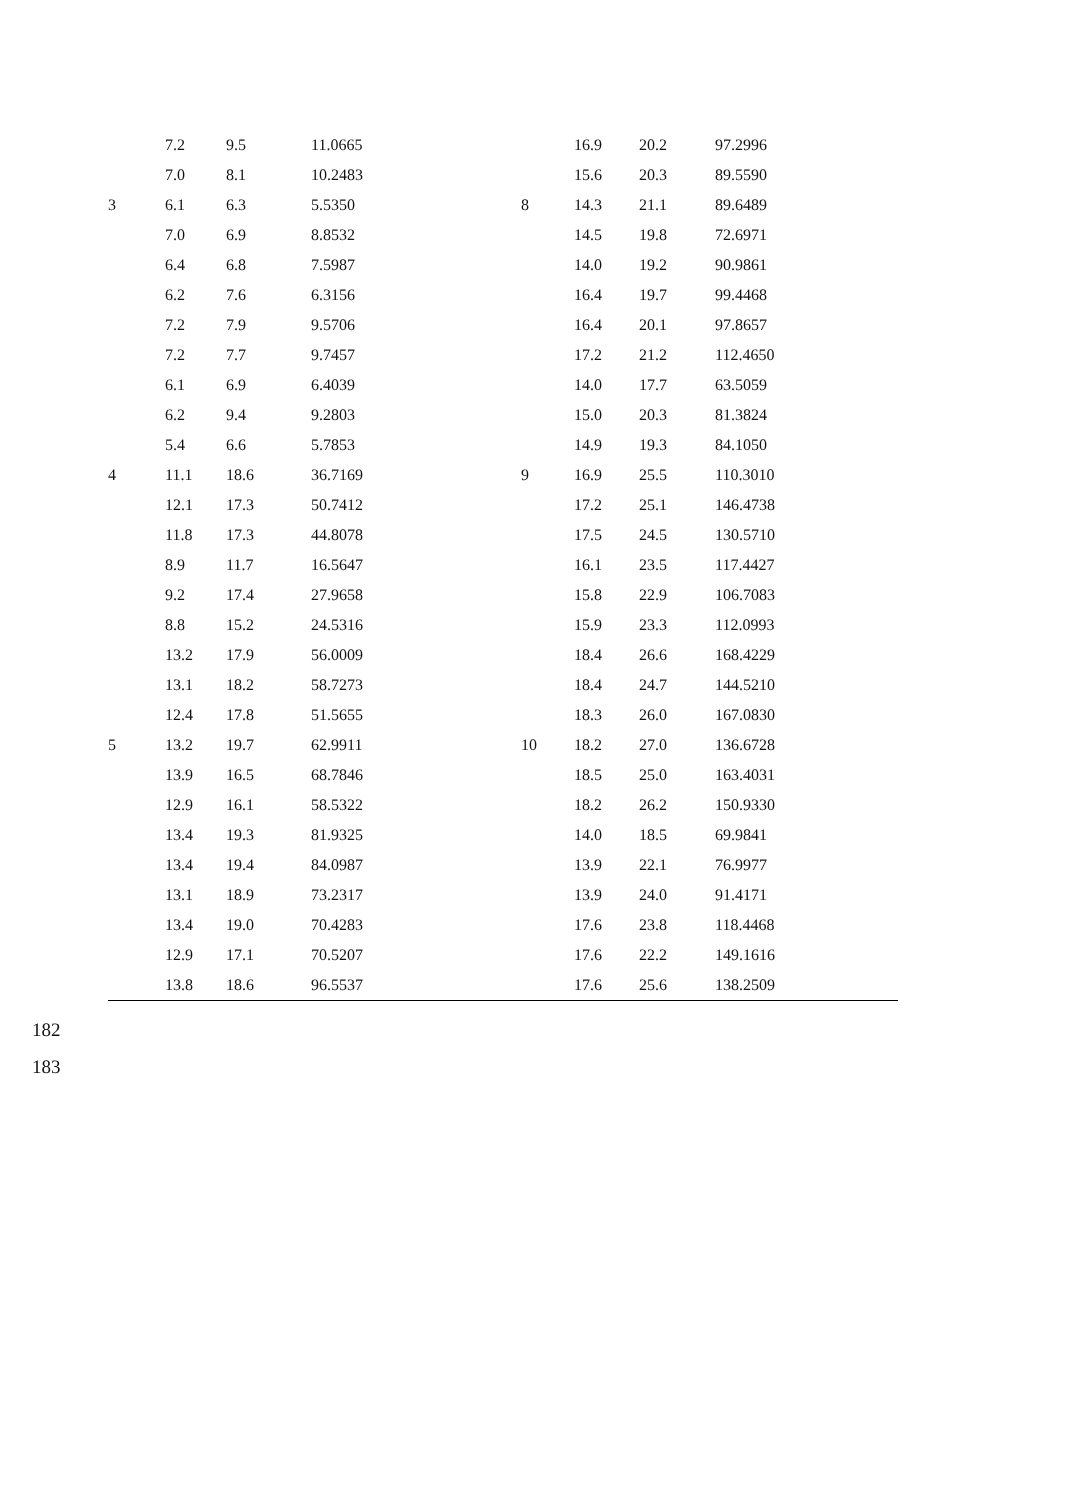| | 7.2 | 9.5 | 11.0665 | | 16.9 | 20.2 | 97.2996 |
| | 7.0 | 8.1 | 10.2483 | | 15.6 | 20.3 | 89.5590 |
| 3 | 6.1 | 6.3 | 5.5350 | 8 | 14.3 | 21.1 | 89.6489 |
| | 7.0 | 6.9 | 8.8532 | | 14.5 | 19.8 | 72.6971 |
| | 6.4 | 6.8 | 7.5987 | | 14.0 | 19.2 | 90.9861 |
| | 6.2 | 7.6 | 6.3156 | | 16.4 | 19.7 | 99.4468 |
| | 7.2 | 7.9 | 9.5706 | | 16.4 | 20.1 | 97.8657 |
| | 7.2 | 7.7 | 9.7457 | | 17.2 | 21.2 | 112.4650 |
| | 6.1 | 6.9 | 6.4039 | | 14.0 | 17.7 | 63.5059 |
| | 6.2 | 9.4 | 9.2803 | | 15.0 | 20.3 | 81.3824 |
| | 5.4 | 6.6 | 5.7853 | | 14.9 | 19.3 | 84.1050 |
| 4 | 11.1 | 18.6 | 36.7169 | 9 | 16.9 | 25.5 | 110.3010 |
| | 12.1 | 17.3 | 50.7412 | | 17.2 | 25.1 | 146.4738 |
| | 11.8 | 17.3 | 44.8078 | | 17.5 | 24.5 | 130.5710 |
| | 8.9 | 11.7 | 16.5647 | | 16.1 | 23.5 | 117.4427 |
| | 9.2 | 17.4 | 27.9658 | | 15.8 | 22.9 | 106.7083 |
| | 8.8 | 15.2 | 24.5316 | | 15.9 | 23.3 | 112.0993 |
| | 13.2 | 17.9 | 56.0009 | | 18.4 | 26.6 | 168.4229 |
| | 13.1 | 18.2 | 58.7273 | | 18.4 | 24.7 | 144.5210 |
| | 12.4 | 17.8 | 51.5655 | | 18.3 | 26.0 | 167.0830 |
| 5 | 13.2 | 19.7 | 62.9911 | 10 | 18.2 | 27.0 | 136.6728 |
| | 13.9 | 16.5 | 68.7846 | | 18.5 | 25.0 | 163.4031 |
| | 12.9 | 16.1 | 58.5322 | | 18.2 | 26.2 | 150.9330 |
| | 13.4 | 19.3 | 81.9325 | | 14.0 | 18.5 | 69.9841 |
| | 13.4 | 19.4 | 84.0987 | | 13.9 | 22.1 | 76.9977 |
| | 13.1 | 18.9 | 73.2317 | | 13.9 | 24.0 | 91.4171 |
| | 13.4 | 19.0 | 70.4283 | | 17.6 | 23.8 | 118.4468 |
| | 12.9 | 17.1 | 70.5207 | | 17.6 | 22.2 | 149.1616 |
| | 13.8 | 18.6 | 96.5537 | | 17.6 | 25.6 | 138.2509 |
182
183